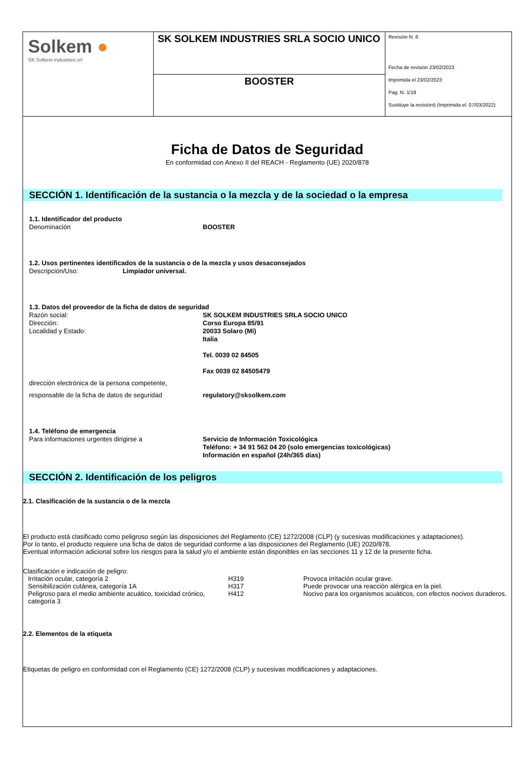| Solkem ● SK Solkem industries srl | SK SOLKEM INDUSTRIES SRLA SOCIO UNICO | Revisión N. 6 Fecha de revisión 23/02/2023 Imprimida el 23/02/2023 Pag. N. 1/18 Sustituye la revisión5 (Imprimida el: 07/03/2022) |
| | BOOSTER | |
Ficha de Datos de Seguridad
En conformidad con Anexo II del REACH - Reglamento (UE) 2020/878
SECCIÓN 1. Identificación de la sustancia o la mezcla y de la sociedad o la empresa
1.1. Identificador del producto
Denominación BOOSTER
1.2. Usos pertinentes identificados de la sustancia o de la mezcla y usos desaconsejados
Descripción/Uso: Limpiador universal.
1.3. Datos del proveedor de la ficha de datos de seguridad
Razón social:
Dirección:
Localidad y Estado: SK SOLKEM INDUSTRIES SRLA SOCIO UNICO
Corso Europa 85/91
20033 Solaro (Mi)
Italia
Tel. 0039 02 84505
Fax 0039 02 84505479
dirección electrónica de la persona competente,
responsable de la ficha de datos de seguridad regulatory@sksolkem.com
1.4. Teléfono de emergencia
Para informaciones urgentes dirigirse a Servicio de Información Toxicológica
Teléfono: + 34 91 562 04 20 (solo emergencias toxicológicas)
Información en español (24h/365 días)
SECCIÓN 2. Identificación de los peligros
2.1. Clasificación de la sustancia o de la mezcla
El producto está clasificado como peligroso según las disposiciones del Reglamento (CE) 1272/2008 (CLP) (y sucesivas modificaciones y adaptaciones).
Por lo tanto, el producto requiere una ficha de datos de seguridad conforme a las disposiciones del Reglamento (UE) 2020/878.
Eventual información adicional sobre los riesgos para la salud y/o el ambiente están disponibles en las secciones 11 y 12 de la presente ficha.
Clasificación e indicación de peligro:
| Irritación ocular, categoría 2 | H319 | Provoca irritación ocular grave. |
| Sensibilización cutánea, categoría 1A | H317 | Puede provocar una reacción alérgica en la piel. |
| Peligroso para el medio ambiente acuático, toxicidad crónico, categoría 3 | H412 | Nocivo para los organismos acuáticos, con efectos nocivos duraderos. |
2.2. Elementos de la etiqueta
Etiquetas de peligro en conformidad con el Reglamento (CE) 1272/2008 (CLP) y sucesivas modificaciones y adaptaciones.